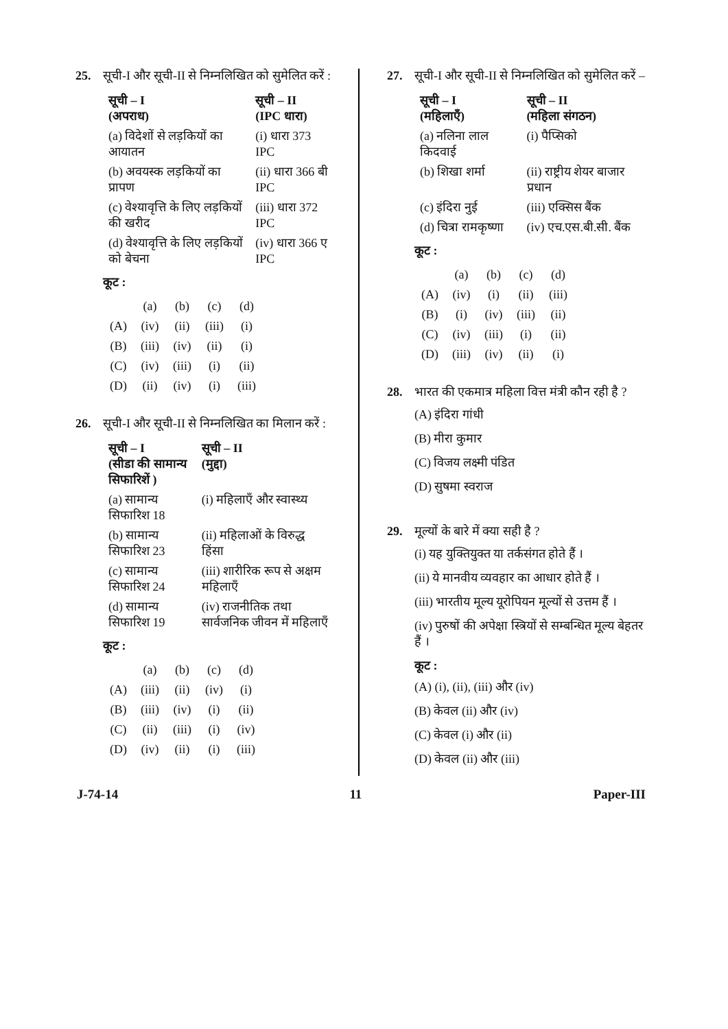25. सूची-I और सूची-II से निम्नलिखित को सुमेलित करें :
| सूची – I (अपराध) | सूची – II (IPC धारा) |
| --- | --- |
| (a) विदेशों से लड़कियों का आयातन | (i) धारा 373 IPC |
| (b) अवयस्क लड़कियों का प्रापण | (ii) धारा 366 बी IPC |
| (c) वेश्यावृत्ति के लिए लड़कियों की खरीद | (iii) धारा 372 IPC |
| (d) वेश्यावृत्ति के लिए लड़कियों को बेचना | (iv) धारा 366 ए IPC |
कूट :
| | (a) | (b) | (c) | (d) |
| (A) | (iv) | (ii) | (iii) | (i) |
| (B) | (iii) | (iv) | (ii) | (i) |
| (C) | (iv) | (iii) | (i) | (ii) |
| (D) | (ii) | (iv) | (i) | (iii) |
26. सूची-I और सूची-II से निम्नलिखित का मिलान करें :
| सूची – I (सीडा की सामान्य सिफारिशें ) | सूची – II (मुद्दा) |
| --- | --- |
| (a) सामान्य सिफारिश 18 | (i) महिलाएँ और स्वास्थ्य |
| (b) सामान्य सिफारिश 23 | (ii) महिलाओं के विरुद्ध हिंसा |
| (c) सामान्य सिफारिश 24 | (iii) शारीरिक रूप से अक्षम महिलाएँ |
| (d) सामान्य सिफारिश 19 | (iv) राजनीतिक तथा सार्वजनिक जीवन में महिलाएँ |
कूट :
| | (a) | (b) | (c) | (d) |
| (A) | (iii) | (ii) | (iv) | (i) |
| (B) | (iii) | (iv) | (i) | (ii) |
| (C) | (ii) | (iii) | (i) | (iv) |
| (D) | (iv) | (ii) | (i) | (iii) |
27. सूची-I और सूची-II से निम्नलिखित को सुमेलित करें –
| सूची – I (महिलाएँ) | सूची – II (महिला संगठन) |
| --- | --- |
| (a) नलिना लाल किदवाई | (i) पैप्सिको |
| (b) शिखा शर्मा | (ii) राष्ट्रीय शेयर बाजार प्रधान |
| (c) इंदिरा नुई | (iii) एक्सिस बैंक |
| (d) चित्रा रामकृष्णा | (iv) एच.एस.बी.सी. बैंक |
कूट :
| | (a) | (b) | (c) | (d) |
| (A) | (iv) | (i) | (ii) | (iii) |
| (B) | (i) | (iv) | (iii) | (ii) |
| (C) | (iv) | (iii) | (i) | (ii) |
| (D) | (iii) | (iv) | (ii) | (i) |
28. भारत की एकमात्र महिला वित्त मंत्री कौन रही है ?
(A) इंदिरा गांधी
(B) मीरा कुमार
(C) विजय लक्ष्मी पंडित
(D) सुषमा स्वराज
29. मूल्यों के बारे में क्या सही है ?
(i) यह युक्तियुक्त या तर्कसंगत होते हैं ।
(ii) ये मानवीय व्यवहार का आधार होते हैं ।
(iii) भारतीय मूल्य यूरोपियन मूल्यों से उत्तम हैं ।
(iv) पुरुषों की अपेक्षा स्त्रियों से सम्बन्धित मूल्य बेहतर हैं ।
कूट :
(A) (i), (ii), (iii) और (iv)
(B) केवल (ii) और (iv)
(C) केवल (i) और (ii)
(D) केवल (ii) और (iii)
J-74-14 11 Paper-III